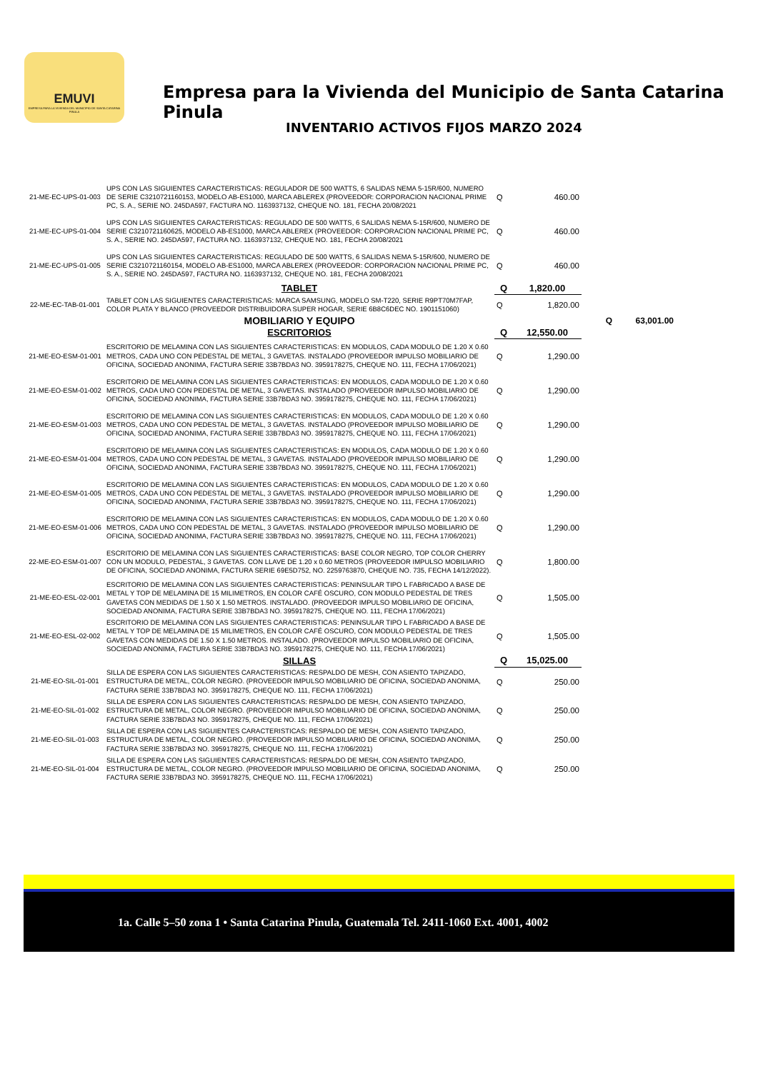EMUVI
EMPRESA PARA LA VIVIENDA DEL MUNICIPIO DE SANTA CATARINA PINULA
Empresa para la Vivienda del Municipio de Santa Catarina Pinula
INVENTARIO ACTIVOS FIJOS MARZO 2024
| 21-ME-EC-UPS-01-003 | UPS CON LAS SIGUIENTES CARACTERISTICAS: REGULADOR DE 500 WATTS, 6 SALIDAS NEMA 5-15R/600, NUMERO DE SERIE C3210721160153, MODELO AB-ES1000, MARCA ABLEREX (PROVEEDOR: CORPORACION NACIONAL PRIME PC, S. A., SERIE NO. 245DA597, FACTURA NO. 1163937132, CHEQUE NO. 181, FECHA 20/08/2021 | Q | 460.00 | | |
| 21-ME-EC-UPS-01-004 | UPS CON LAS SIGUIENTES CARACTERISTICAS: REGULADO DE 500 WATTS, 6 SALIDAS NEMA 5-15R/600, NUMERO DE SERIE C3210721160625, MODELO AB-ES1000, MARCA ABLEREX (PROVEEDOR: CORPORACION NACIONAL PRIME PC, S. A., SERIE NO. 245DA597, FACTURA NO. 1163937132, CHEQUE NO. 181, FECHA 20/08/2021 | Q | 460.00 | | |
| 21-ME-EC-UPS-01-005 | UPS CON LAS SIGUIENTES CARACTERISTICAS: REGULADO DE 500 WATTS, 6 SALIDAS NEMA 5-15R/600, NUMERO DE SERIE C3210721160154, MODELO AB-ES1000, MARCA ABLEREX (PROVEEDOR: CORPORACION NACIONAL PRIME PC, S. A., SERIE NO. 245DA597, FACTURA NO. 1163937132, CHEQUE NO. 181, FECHA 20/08/2021 | Q | 460.00 | | |
| | TABLET | Q | 1,820.00 | | |
| 22-ME-EC-TAB-01-001 | TABLET CON LAS SIGUIENTES CARACTERISTICAS: MARCA SAMSUNG, MODELO SM-T220, SERIE R9PT70M7FAP, COLOR PLATA Y BLANCO (PROVEEDOR DISTRIBUIDORA SUPER HOGAR, SERIE 6B8C6DEC NO. 1901151060) | Q | 1,820.00 | | |
| | MOBILIARIO Y EQUIPO | | | Q | 63,001.00 |
| | ESCRITORIOS | Q | 12,550.00 | | |
| 21-ME-EO-ESM-01-001 | ESCRITORIO DE MELAMINA CON LAS SIGUIENTES CARACTERISTICAS: EN MODULOS, CADA MODULO DE 1.20 X 0.60 METROS, CADA UNO CON PEDESTAL DE METAL, 3 GAVETAS. INSTALADO (PROVEEDOR IMPULSO MOBILIARIO DE OFICINA, SOCIEDAD ANONIMA, FACTURA SERIE 33B7BDA3 NO. 3959178275, CHEQUE NO. 111, FECHA 17/06/2021) | Q | 1,290.00 | | |
| 21-ME-EO-ESM-01-002 | ESCRITORIO DE MELAMINA CON LAS SIGUIENTES CARACTERISTICAS: EN MODULOS, CADA MODULO DE 1.20 X 0.60 METROS, CADA UNO CON PEDESTAL DE METAL, 3 GAVETAS. INSTALADO (PROVEEDOR IMPULSO MOBILIARIO DE OFICINA, SOCIEDAD ANONIMA, FACTURA SERIE 33B7BDA3 NO. 3959178275, CHEQUE NO. 111, FECHA 17/06/2021) | Q | 1,290.00 | | |
| 21-ME-EO-ESM-01-003 | ESCRITORIO DE MELAMINA CON LAS SIGUIENTES CARACTERISTICAS: EN MODULOS, CADA MODULO DE 1.20 X 0.60 METROS, CADA UNO CON PEDESTAL DE METAL, 3 GAVETAS. INSTALADO (PROVEEDOR IMPULSO MOBILIARIO DE OFICINA, SOCIEDAD ANONIMA, FACTURA SERIE 33B7BDA3 NO. 3959178275, CHEQUE NO. 111, FECHA 17/06/2021) | Q | 1,290.00 | | |
| 21-ME-EO-ESM-01-004 | ESCRITORIO DE MELAMINA CON LAS SIGUIENTES CARACTERISTICAS: EN MODULOS, CADA MODULO DE 1.20 X 0.60 METROS, CADA UNO CON PEDESTAL DE METAL, 3 GAVETAS. INSTALADO (PROVEEDOR IMPULSO MOBILIARIO DE OFICINA, SOCIEDAD ANONIMA, FACTURA SERIE 33B7BDA3 NO. 3959178275, CHEQUE NO. 111, FECHA 17/06/2021) | Q | 1,290.00 | | |
| 21-ME-EO-ESM-01-005 | ESCRITORIO DE MELAMINA CON LAS SIGUIENTES CARACTERISTICAS: EN MODULOS, CADA MODULO DE 1.20 X 0.60 METROS, CADA UNO CON PEDESTAL DE METAL, 3 GAVETAS. INSTALADO (PROVEEDOR IMPULSO MOBILIARIO DE OFICINA, SOCIEDAD ANONIMA, FACTURA SERIE 33B7BDA3 NO. 3959178275, CHEQUE NO. 111, FECHA 17/06/2021) | Q | 1,290.00 | | |
| 21-ME-EO-ESM-01-006 | ESCRITORIO DE MELAMINA CON LAS SIGUIENTES CARACTERISTICAS: EN MODULOS, CADA MODULO DE 1.20 X 0.60 METROS, CADA UNO CON PEDESTAL DE METAL, 3 GAVETAS. INSTALADO (PROVEEDOR IMPULSO MOBILIARIO DE OFICINA, SOCIEDAD ANONIMA, FACTURA SERIE 33B7BDA3 NO. 3959178275, CHEQUE NO. 111, FECHA 17/06/2021) | Q | 1,290.00 | | |
| 22-ME-EO-ESM-01-007 | ESCRITORIO DE MELAMINA CON LAS SIGUIENTES CARACTERISTICAS: BASE COLOR NEGRO, TOP COLOR CHERRY CON UN MODULO, PEDESTAL, 3 GAVETAS. CON LLAVE DE 1.20 x 0.60 METROS (PROVEEDOR IMPULSO MOBILIARIO DE OFICINA, SOCIEDAD ANONIMA, FACTURA SERIE 69E5D752, NO. 2259763870, CHEQUE NO. 735, FECHA 14/12/2022). | Q | 1,800.00 | | |
| 21-ME-EO-ESL-02-001 | ESCRITORIO DE MELAMINA CON LAS SIGUIENTES CARACTERISTICAS: PENINSULAR TIPO L FABRICADO A BASE DE METAL Y TOP DE MELAMINA DE 15 MILIMETROS, EN COLOR CAFÉ OSCURO, CON MODULO PEDESTAL DE TRES GAVETAS CON MEDIDAS DE 1.50 X 1.50 METROS. INSTALADO. (PROVEEDOR IMPULSO MOBILIARIO DE OFICINA, SOCIEDAD ANONIMA, FACTURA SERIE 33B7BDA3 NO. 3959178275, CHEQUE NO. 111, FECHA 17/06/2021) | Q | 1,505.00 | | |
| 21-ME-EO-ESL-02-002 | ESCRITORIO DE MELAMINA CON LAS SIGUIENTES CARACTERISTICAS: PENINSULAR TIPO L FABRICADO A BASE DE METAL Y TOP DE MELAMINA DE 15 MILIMETROS, EN COLOR CAFÉ OSCURO, CON MODULO PEDESTAL DE TRES GAVETAS CON MEDIDAS DE 1.50 X 1.50 METROS. INSTALADO. (PROVEEDOR IMPULSO MOBILIARIO DE OFICINA, SOCIEDAD ANONIMA, FACTURA SERIE 33B7BDA3 NO. 3959178275, CHEQUE NO. 111, FECHA 17/06/2021) | Q | 1,505.00 | | |
| | SILLAS | Q | 15,025.00 | | |
| 21-ME-EO-SIL-01-001 | SILLA DE ESPERA CON LAS SIGUIENTES CARACTERISTICAS: RESPALDO DE MESH, CON ASIENTO TAPIZADO, ESTRUCTURA DE METAL, COLOR NEGRO. (PROVEEDOR IMPULSO MOBILIARIO DE OFICINA, SOCIEDAD ANONIMA, FACTURA SERIE 33B7BDA3 NO. 3959178275, CHEQUE NO. 111, FECHA 17/06/2021) | Q | 250.00 | | |
| 21-ME-EO-SIL-01-002 | SILLA DE ESPERA CON LAS SIGUIENTES CARACTERISTICAS: RESPALDO DE MESH, CON ASIENTO TAPIZADO, ESTRUCTURA DE METAL, COLOR NEGRO. (PROVEEDOR IMPULSO MOBILIARIO DE OFICINA, SOCIEDAD ANONIMA, FACTURA SERIE 33B7BDA3 NO. 3959178275, CHEQUE NO. 111, FECHA 17/06/2021) | Q | 250.00 | | |
| 21-ME-EO-SIL-01-003 | SILLA DE ESPERA CON LAS SIGUIENTES CARACTERISTICAS: RESPALDO DE MESH, CON ASIENTO TAPIZADO, ESTRUCTURA DE METAL, COLOR NEGRO. (PROVEEDOR IMPULSO MOBILIARIO DE OFICINA, SOCIEDAD ANONIMA, FACTURA SERIE 33B7BDA3 NO. 3959178275, CHEQUE NO. 111, FECHA 17/06/2021) | Q | 250.00 | | |
| 21-ME-EO-SIL-01-004 | SILLA DE ESPERA CON LAS SIGUIENTES CARACTERISTICAS: RESPALDO DE MESH, CON ASIENTO TAPIZADO, ESTRUCTURA DE METAL, COLOR NEGRO. (PROVEEDOR IMPULSO MOBILIARIO DE OFICINA, SOCIEDAD ANONIMA, FACTURA SERIE 33B7BDA3 NO. 3959178275, CHEQUE NO. 111, FECHA 17/06/2021) | Q | 250.00 | | |
1a. Calle 5–50 zona 1 • Santa Catarina Pinula, Guatemala Tel. 2411-1060 Ext. 4001, 4002